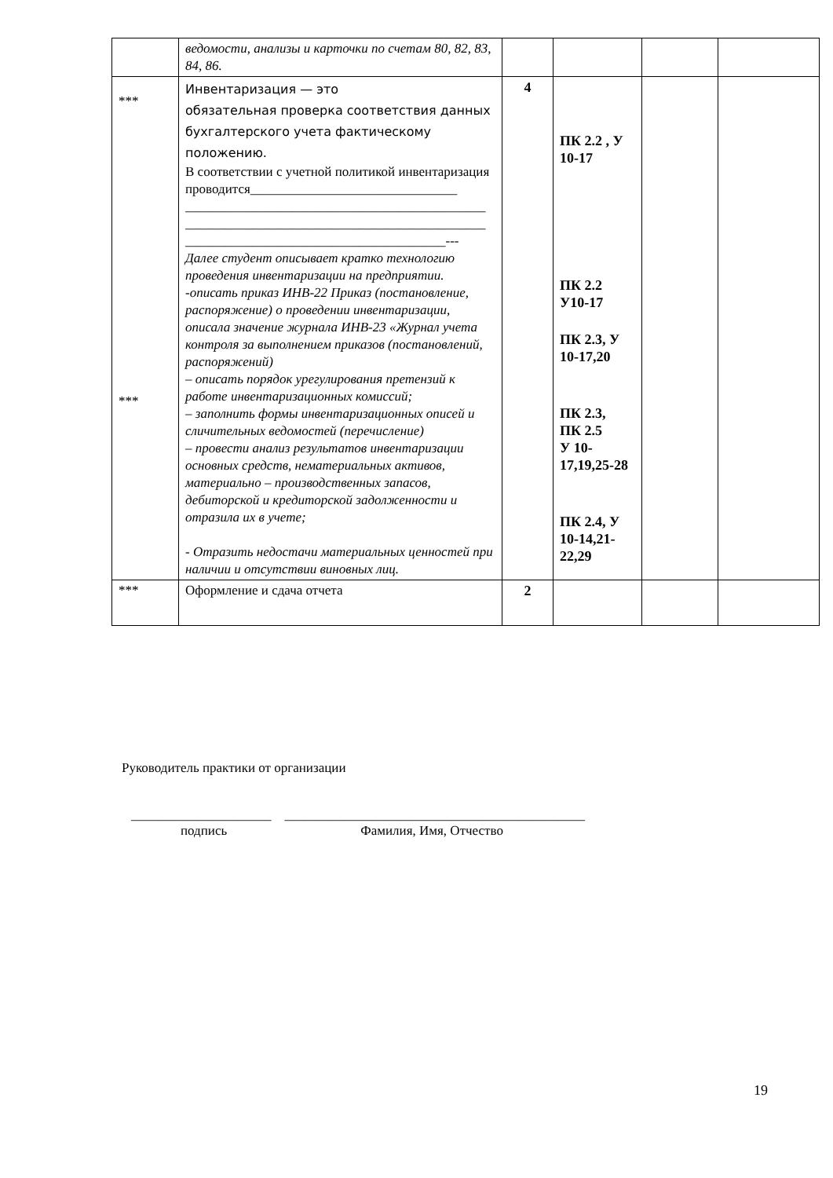| | ведомости, анализы и карточки по счетам 80, 82, 83, 84, 86. | | | | |
| *** *** | Инвентаризация — это обязательная проверка соответствия данных бухгалтерского учета фактическому положению. В соответствии с учетной политикой инвентаризация проводится_______________________________ _____________________________________________ _____________________________________________ _______________________________________--- Далее студент описывает кратко технологию проведения инвентаризации на предприятии. -описать приказ ИНВ-22 Приказ (постановление, распоряжение) о проведении инвентаризации, описала значение журнала ИНВ-23 «Журнал учета контроля за выполнением приказов (постановлений, распоряжений) – описать порядок урегулирования претензий к работе инвентаризационных комиссий; – заполнить формы инвентаризационных описей и сличительных ведомостей (перечисление) – провести анализ результатов инвентаризации основных средств, нематериальных активов, материально – производственных запасов, дебиторской и кредиторской задолженности и отразила их в учете; - Отразить недостачи материальных ценностей при наличии и отсутствии виновных лиц. | 4 | ПК 2.2 , У 10-17 ПК 2.2 У10-17 ПК 2.3, У 10-17,20 ПК 2.3, ПК 2.5 У 10-17,19,25-28 ПК 2.4, У 10-14,21-22,29 | | |
| *** | Оформление и сдача отчета | 2 | | | |
Руководитель практики от организации
_____________________ _____________________________________________
подпись Фамилия, Имя, Отчество
19